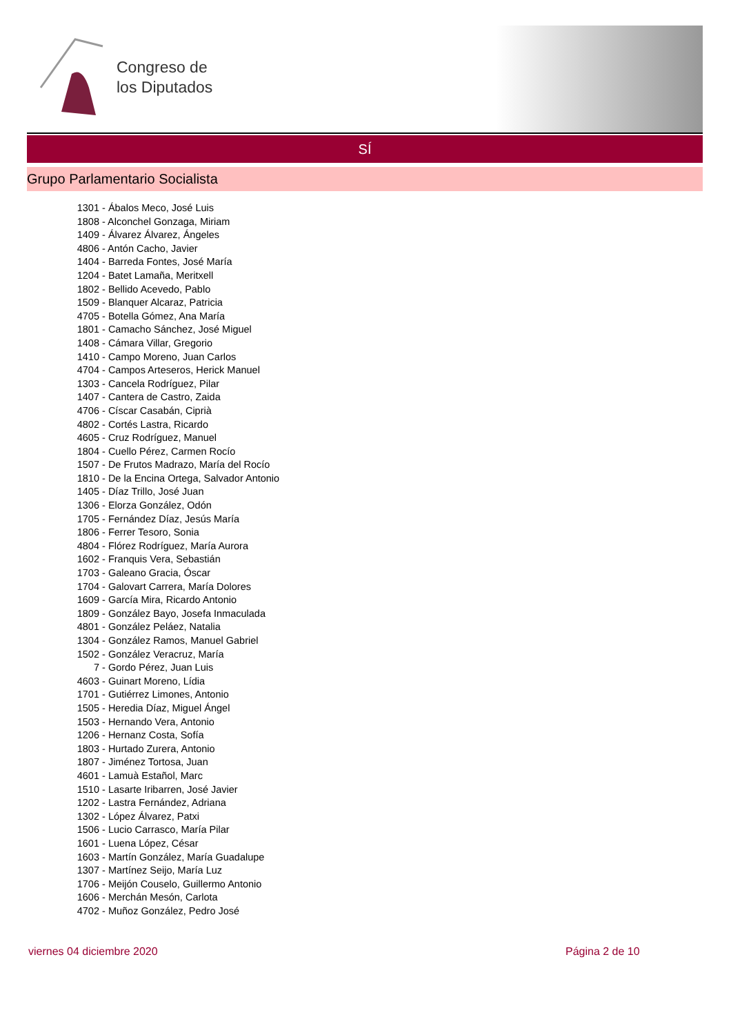Congreso de
los Diputados
SÍ
Grupo Parlamentario Socialista
1301 - Ábalos Meco, José Luis
1808 - Alconchel Gonzaga, Miriam
1409 - Álvarez Álvarez, Ángeles
4806 - Antón Cacho, Javier
1404 - Barreda Fontes, José María
1204 - Batet Lamaña, Meritxell
1802 - Bellido Acevedo, Pablo
1509 - Blanquer Alcaraz, Patricia
4705 - Botella Gómez, Ana María
1801 - Camacho Sánchez, José Miguel
1408 - Cámara Villar, Gregorio
1410 - Campo Moreno, Juan Carlos
4704 - Campos Arteseros, Herick Manuel
1303 - Cancela Rodríguez, Pilar
1407 - Cantera de Castro, Zaida
4706 - Císcar Casabán, Ciprià
4802 - Cortés Lastra, Ricardo
4605 - Cruz Rodríguez, Manuel
1804 - Cuello Pérez, Carmen Rocío
1507 - De Frutos Madrazo, María del Rocío
1810 - De la Encina Ortega, Salvador Antonio
1405 - Díaz Trillo, José Juan
1306 - Elorza González, Odón
1705 - Fernández Díaz, Jesús María
1806 - Ferrer Tesoro, Sonia
4804 - Flórez Rodríguez, María Aurora
1602 - Franquis Vera, Sebastián
1703 - Galeano Gracia, Óscar
1704 - Galovart Carrera, María Dolores
1609 - García Mira, Ricardo Antonio
1809 - González Bayo, Josefa Inmaculada
4801 - González Peláez, Natalia
1304 - González Ramos, Manuel Gabriel
1502 - González Veracruz, María
7 - Gordo Pérez, Juan Luis
4603 - Guinart Moreno, Lídia
1701 - Gutiérrez Limones, Antonio
1505 - Heredia Díaz, Miguel Ángel
1503 - Hernando Vera, Antonio
1206 - Hernanz Costa, Sofía
1803 - Hurtado Zurera, Antonio
1807 - Jiménez Tortosa, Juan
4601 - Lamuà Estañol, Marc
1510 - Lasarte Iribarren, José Javier
1202 - Lastra Fernández, Adriana
1302 - López Álvarez, Patxi
1506 - Lucio Carrasco, María Pilar
1601 - Luena López, César
1603 - Martín González, María Guadalupe
1307 - Martínez Seijo, María Luz
1706 - Meijón Couselo, Guillermo Antonio
1606 - Merchán Mesón, Carlota
4702 - Muñoz González, Pedro José
viernes 04 diciembre 2020 Página 2 de 10